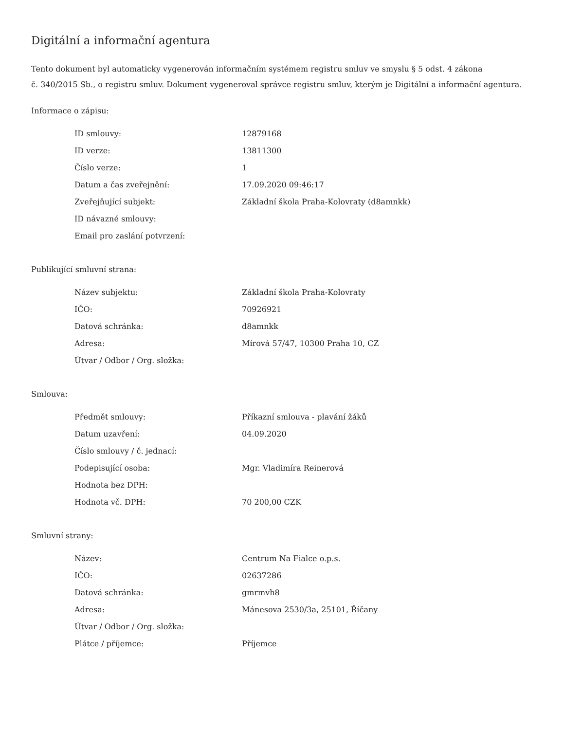Digitální a informační agentura
Tento dokument byl automaticky vygenerován informačním systémem registru smluv ve smyslu § 5 odst. 4 zákona
č. 340/2015 Sb., o registru smluv. Dokument vygeneroval správce registru smluv, kterým je Digitální a informační agentura.
Informace o zápisu:
| ID smlouvy: | 12879168 |
| ID verze: | 13811300 |
| Číslo verze: | 1 |
| Datum a čas zveřejnění: | 17.09.2020 09:46:17 |
| Zveřejňující subjekt: | Základní škola Praha-Kolovraty (d8amnkk) |
| ID návazné smlouvy: | |
| Email pro zaslání potvrzení: | |
Publikující smluvní strana:
| Název subjektu: | Základní škola Praha-Kolovraty |
| IČO: | 70926921 |
| Datová schránka: | d8amnkk |
| Adresa: | Mírová 57/47, 10300 Praha 10, CZ |
| Útvar / Odbor / Org. složka: | |
Smlouva:
| Předmět smlouvy: | Příkazní smlouva - plavání žáků |
| Datum uzavření: | 04.09.2020 |
| Číslo smlouvy / č. jednací: | |
| Podepisující osoba: | Mgr. Vladimíra Reinerová |
| Hodnota bez DPH: | |
| Hodnota vč. DPH: | 70 200,00 CZK |
Smluvní strany:
| Název: | Centrum Na Fialce o.p.s. |
| IČO: | 02637286 |
| Datová schránka: | gmrmvh8 |
| Adresa: | Mánesova 2530/3a, 25101, Říčany |
| Útvar / Odbor / Org. složka: | |
| Plátce / příjemce: | Příjemce |